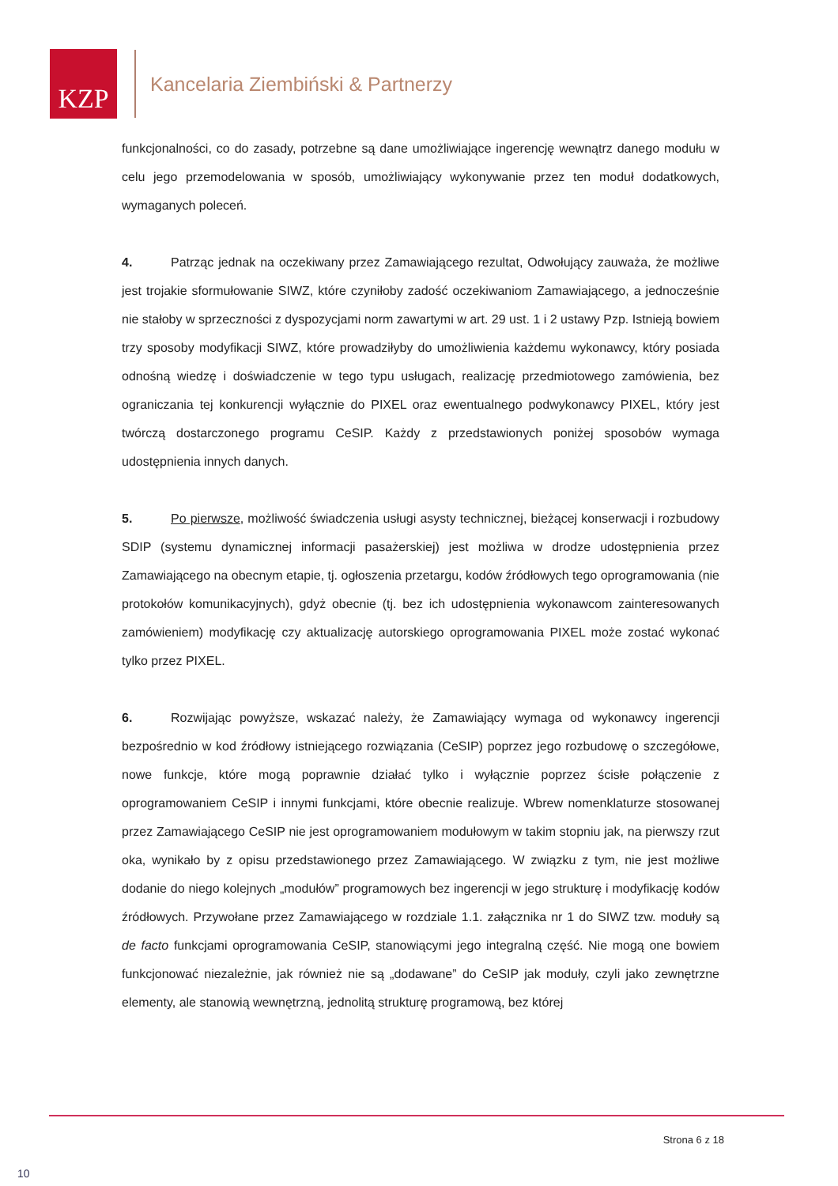KZP
Kancelaria Ziembiński & Partnerzy
funkcjonalności, co do zasady, potrzebne są dane umożliwiające ingerencję wewnątrz danego modułu w celu jego przemodelowania w sposób, umożliwiający wykonywanie przez ten moduł dodatkowych, wymaganych poleceń.
4. Patrząc jednak na oczekiwany przez Zamawiającego rezultat, Odwołujący zauważa, że możliwe jest trojakie sformułowanie SIWZ, które czyniłoby zadość oczekiwaniom Zamawiającego, a jednocześnie nie stałoby w sprzeczności z dyspozycjami norm zawartymi w art. 29 ust. 1 i 2 ustawy Pzp. Istnieją bowiem trzy sposoby modyfikacji SIWZ, które prowadziłyby do umożliwienia każdemu wykonawcy, który posiada odnośną wiedzę i doświadczenie w tego typu usługach, realizację przedmiotowego zamówienia, bez ograniczania tej konkurencji wyłącznie do PIXEL oraz ewentualnego podwykonawcy PIXEL, który jest twórczą dostarczonego programu CeSIP. Każdy z przedstawionych poniżej sposobów wymaga udostępnienia innych danych.
5. Po pierwsze, możliwość świadczenia usługi asysty technicznej, bieżącej konserwacji i rozbudowy SDIP (systemu dynamicznej informacji pasażerskiej) jest możliwa w drodze udostępnienia przez Zamawiającego na obecnym etapie, tj. ogłoszenia przetargu, kodów źródłowych tego oprogramowania (nie protokołów komunikacyjnych), gdyż obecnie (tj. bez ich udostępnienia wykonawcom zainteresowanych zamówieniem) modyfikację czy aktualizację autorskiego oprogramowania PIXEL może zostać wykonać tylko przez PIXEL.
6. Rozwijając powyższe, wskazać należy, że Zamawiający wymaga od wykonawcy ingerencji bezpośrednio w kod źródłowy istniejącego rozwiązania (CeSIP) poprzez jego rozbudowę o szczegółowe, nowe funkcje, które mogą poprawnie działać tylko i wyłącznie poprzez ścisłe połączenie z oprogramowaniem CeSIP i innymi funkcjami, które obecnie realizuje. Wbrew nomenklaturze stosowanej przez Zamawiającego CeSIP nie jest oprogramowaniem modułowym w takim stopniu jak, na pierwszy rzut oka, wynikało by z opisu przedstawionego przez Zamawiającego. W związku z tym, nie jest możliwe dodanie do niego kolejnych „modułów” programowych bez ingerencji w jego strukturę i modyfikację kodów źródłowych. Przywołane przez Zamawiającego w rozdziale 1.1. załącznika nr 1 do SIWZ tzw. moduły są de facto funkcjami oprogramowania CeSIP, stanowiącymi jego integralną część. Nie mogą one bowiem funkcjonować niezależnie, jak również nie są „dodawane” do CeSIP jak moduły, czyli jako zewnętrzne elementy, ale stanowią wewnętrzną, jednolitą strukturę programową, bez której
Strona 6 z 18
10